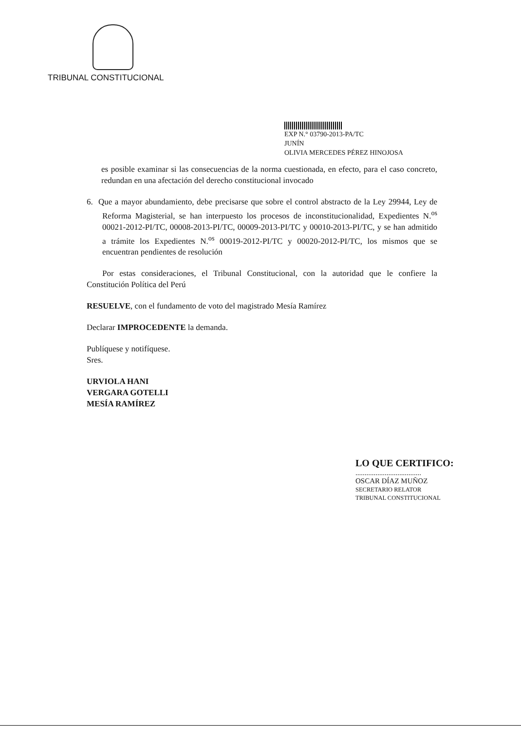TRIBUNAL CONSTITUCIONAL
EXP N.° 03790-2013-PA/TC
JUNÍN
OLIVIA MERCEDES PÉREZ HINOJOSA
es posible examinar si las consecuencias de la norma cuestionada, en efecto, para el caso concreto, redundan en una afectación del derecho constitucional invocado
6. Que a mayor abundamiento, debe precisarse que sobre el control abstracto de la Ley 29944, Ley de Reforma Magisterial, se han interpuesto los procesos de inconstitucionalidad, Expedientes N.<sup>os</sup> 00021-2012-PI/TC, 00008-2013-PI/TC, 00009-2013-PI/TC y 00010-2013-PI/TC, y se han admitido a trámite los Expedientes N.<sup>os</sup> 00019-2012-PI/TC y 00020-2012-PI/TC, los mismos que se encuentran pendientes de resolución
Por estas consideraciones, el Tribunal Constitucional, con la autoridad que le confiere la Constitución Política del Perú
RESUELVE, con el fundamento de voto del magistrado Mesía Ramírez
Declarar IMPROCEDENTE la demanda.
Publíquese y notifíquese.
Sres.
URVIOLA HANI
VERGARA GOTELLI
MESÍA RAMÍREZ
LO QUE CERTIFICO:
....................................
OSCAR DÍAZ MUÑOZ
SECRETARIO RELATOR
TRIBUNAL CONSTITUCIONAL